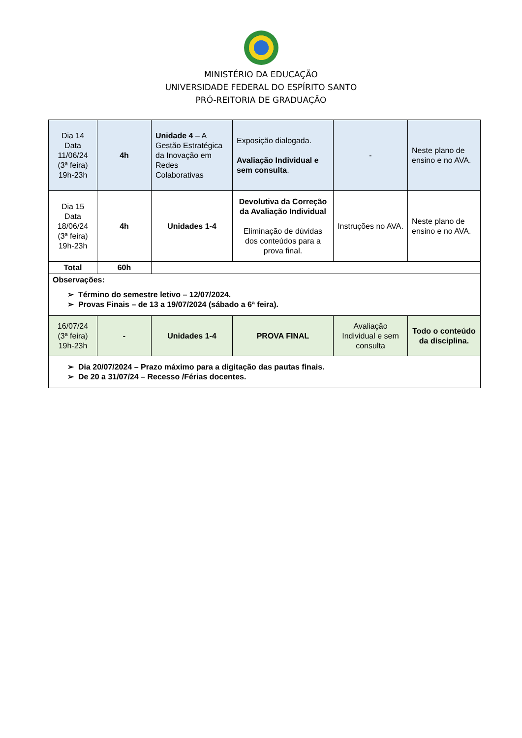MINISTÉRIO DA EDUCAÇÃO
UNIVERSIDADE FEDERAL DO ESPÍRITO SANTO
PRÓ-REITORIA DE GRADUAÇÃO
| Dia 14 Data 11/06/24 (3ª feira) 19h-23h | 4h | Unidade 4 – A Gestão Estratégica da Inovação em Redes Colaborativas | Exposição dialogada. Avaliação Individual e sem consulta . | - | Neste plano de ensino e no AVA. |
| Dia 15 Data 18/06/24 (3ª feira) 19h-23h | 4h | Unidades 1-4 | Devolutiva da Correção da Avaliação Individual Eliminação de dúvidas dos conteúdos para a prova final. | Instruções no AVA. | Neste plano de ensino e no AVA. |
| Total | 60h | | | | |
| Observações: ➢ Término do semestre letivo – 12/07/2024. ➢ Provas Finais – de 13 a 19/07/2024 (sábado a 6ª feira). | | | | | |
| 16/07/24 (3ª feira) 19h-23h | - | Unidades 1-4 | PROVA FINAL | Avaliação Individual e sem consulta | Todo o conteúdo da disciplina. |
| ➢ Dia 20/07/2024 – Prazo máximo para a digitação das pautas finais. ➢ De 20 a 31/07/24 – Recesso /Férias docentes. | | | | | |